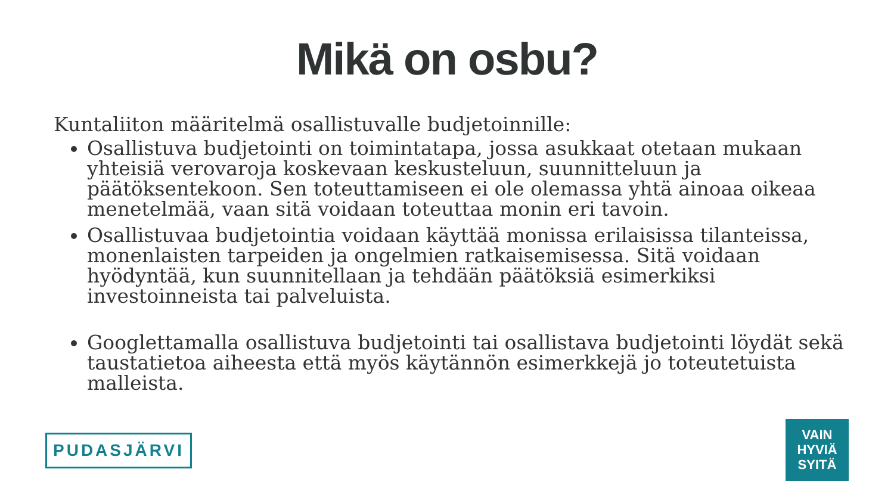Mikä on osbu?
Kuntaliiton määritelmä osallistuvalle budjetoinnille:
Osallistuva budjetointi on toimintatapa, jossa asukkaat otetaan mukaan yhteisiä verovaroja koskevaan keskusteluun, suunnitteluun ja päätöksentekoon. Sen toteuttamiseen ei ole olemassa yhtä ainoaa oikeaa menetelmää, vaan sitä voidaan toteuttaa monin eri tavoin.
Osallistuvaa budjetointia voidaan käyttää monissa erilaisissa tilanteissa, monenlaisten tarpeiden ja ongelmien ratkaisemisessa. Sitä voidaan hyödyntää, kun suunnitellaan ja tehdään päätöksiä esimerkiksi investoinneista tai palveluista.
Googlettamalla osallistuva budjetointi tai osallistava budjetointi löydät sekä taustatietoa aiheesta että myös käytännön esimerkkejä jo toteutetuista malleista.
PUDASJÄRVI
VAIN
HYVIÄ
SYITÄ